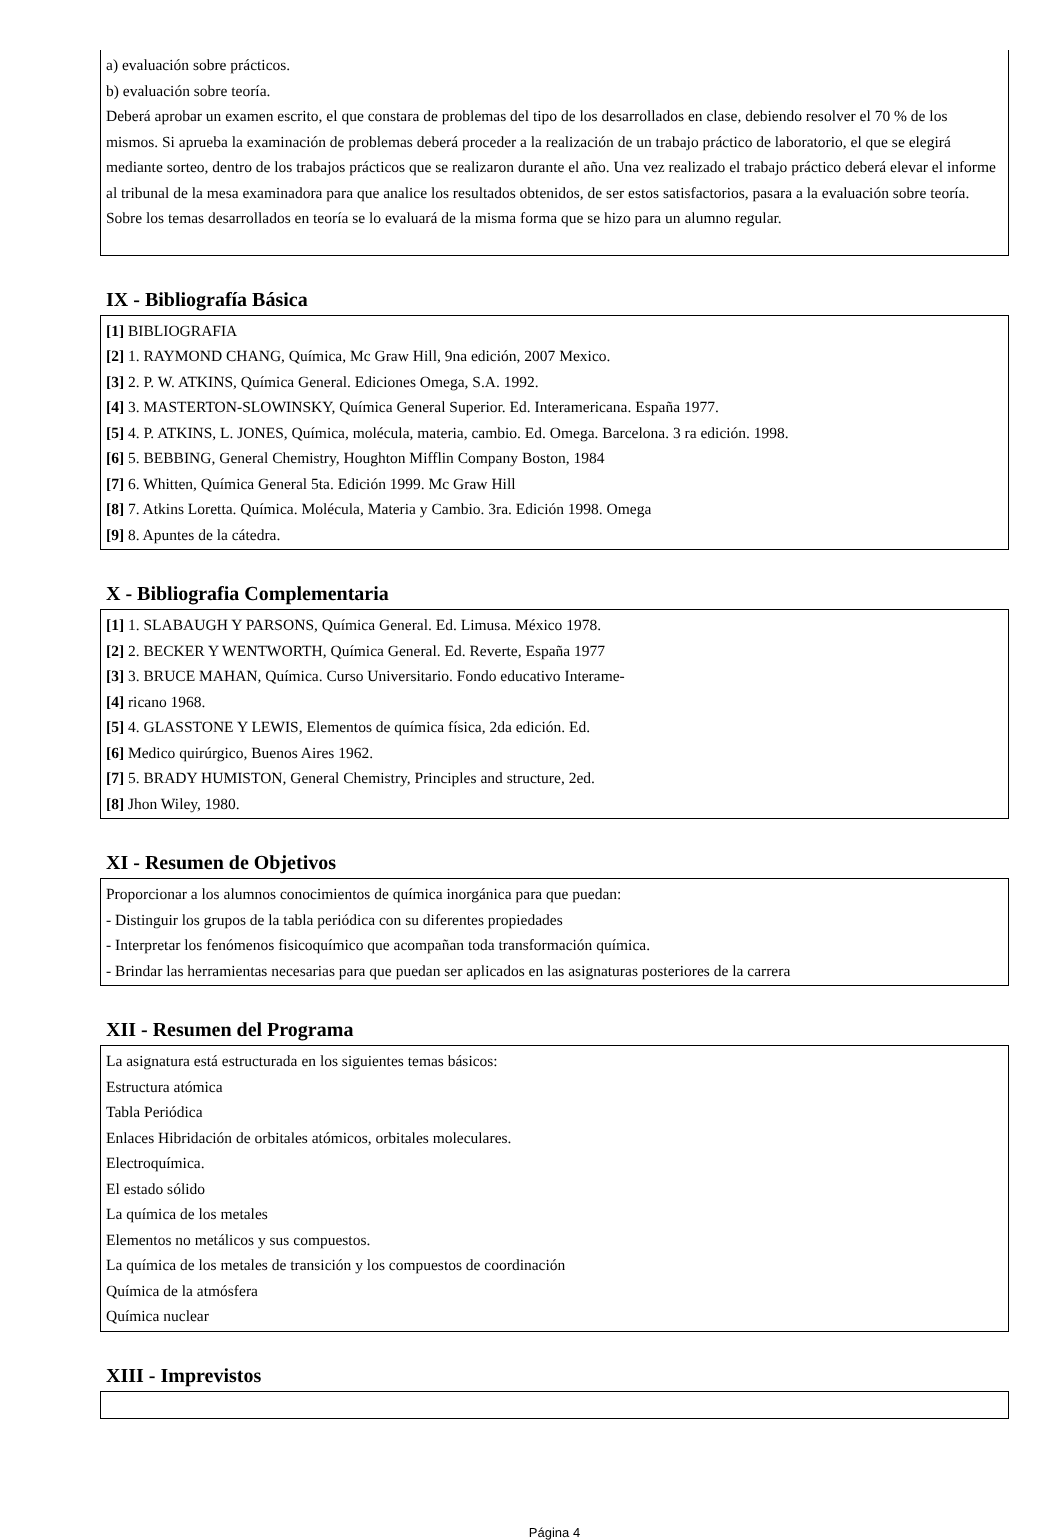a) evaluación sobre prácticos.
b) evaluación sobre teoría.
Deberá aprobar un examen escrito, el que constara de problemas del tipo de los desarrollados en clase, debiendo resolver el 70 % de los mismos. Si aprueba la examinación de problemas deberá proceder a la realización de un trabajo práctico de laboratorio, el que se elegirá mediante sorteo, dentro de los trabajos prácticos que se realizaron durante el año. Una vez realizado el trabajo práctico deberá elevar el informe al tribunal de la mesa examinadora para que analice los resultados obtenidos, de ser estos satisfactorios, pasara a la evaluación sobre teoría. Sobre los temas desarrollados en teoría se lo evaluará de la misma forma que se hizo para un alumno regular.
IX - Bibliografía Básica
[1] BIBLIOGRAFIA
[2] 1. RAYMOND CHANG, Química, Mc Graw Hill, 9na edición, 2007 Mexico.
[3] 2. P. W. ATKINS, Química General. Ediciones Omega, S.A. 1992.
[4] 3. MASTERTON-SLOWINSKY, Química General Superior. Ed. Interamericana. España 1977.
[5] 4. P. ATKINS, L. JONES, Química, molécula, materia, cambio. Ed. Omega. Barcelona. 3 ra edición. 1998.
[6] 5. BEBBING, General Chemistry, Houghton Mifflin Company Boston, 1984
[7] 6. Whitten, Química General 5ta. Edición 1999. Mc Graw Hill
[8] 7. Atkins Loretta. Química. Molécula, Materia y Cambio. 3ra. Edición 1998. Omega
[9] 8. Apuntes de la cátedra.
X - Bibliografia Complementaria
[1] 1. SLABAUGH Y PARSONS, Química General. Ed. Limusa. México 1978.
[2] 2. BECKER Y WENTWORTH, Química General. Ed. Reverte, España 1977
[3] 3. BRUCE MAHAN, Química. Curso Universitario. Fondo educativo Interame-
[4] ricano 1968.
[5] 4. GLASSTONE Y LEWIS, Elementos de química física, 2da edición. Ed.
[6] Medico quirúrgico, Buenos Aires 1962.
[7] 5. BRADY HUMISTON, General Chemistry, Principles and structure, 2ed.
[8] Jhon Wiley, 1980.
XI - Resumen de Objetivos
Proporcionar a los alumnos conocimientos de química inorgánica para que puedan:
- Distinguir los grupos de la tabla periódica con su diferentes propiedades
- Interpretar los fenómenos fisicoquímico que acompañan toda transformación química.
- Brindar las herramientas necesarias para que puedan ser aplicados en las asignaturas posteriores de la carrera
XII - Resumen del Programa
La asignatura está estructurada en los siguientes temas básicos:
Estructura atómica
Tabla Periódica
Enlaces Hibridación de orbitales atómicos, orbitales moleculares.
Electroquímica.
El estado sólido
La química de los metales
Elementos no metálicos y sus compuestos.
La química de los metales de transición y los compuestos de coordinación
Química de la atmósfera
Química nuclear
XIII - Imprevistos
Página 4